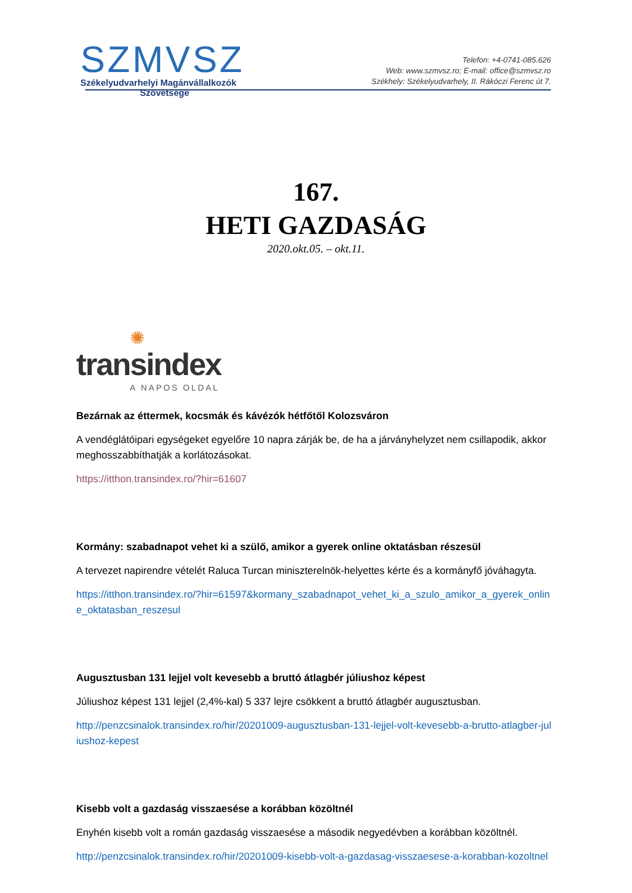SZMVSZ
Székelyudvarhelyi Magánvállalkozók
Szövetsége
Telefon: +4-0741-085.626
Web: www.szmvsz.ro; E-mail: office@szmvsz.ro
Székhely: Székelyudvarhely, II. Rákóczi Ferenc út 7.
167.
HETI GAZDASÁG
2020.okt.05. – okt.11.
✺
transindex
A NAPOS OLDAL
Bezárnak az éttermek, kocsmák és kávézók hétfőtől Kolozsváron
A vendéglátóipari egységeket egyelőre 10 napra zárják be, de ha a járványhelyzet nem csillapodik, akkor meghosszabbíthatják a korlátozásokat.
https://itthon.transindex.ro/?hir=61607
Kormány: szabadnapot vehet ki a szülő, amikor a gyerek online oktatásban részesül
A tervezet napirendre vételét Raluca Turcan miniszterelnök-helyettes kérte és a kormányfő jóváhagyta.
https://itthon.transindex.ro/?hir=61597&kormany_szabadnapot_vehet_ki_a_szulo_amikor_a_gyerek_online_oktatasban_reszesul
Augusztusban 131 lejjel volt kevesebb a bruttó átlagbér júliushoz képest
Júliushoz képest 131 lejjel (2,4%-kal) 5 337 lejre csökkent a bruttó átlagbér augusztusban.
http://penzcsinalok.transindex.ro/hir/20201009-augusztusban-131-lejjel-volt-kevesebb-a-brutto-atlagber-juliushoz-kepest
Kisebb volt a gazdaság visszaesése a korábban közöltnél
Enyhén kisebb volt a román gazdaság visszaesése a második negyedévben a korábban közöltnél.
http://penzcsinalok.transindex.ro/hir/20201009-kisebb-volt-a-gazdasag-visszaesese-a-korabban-kozoltnel